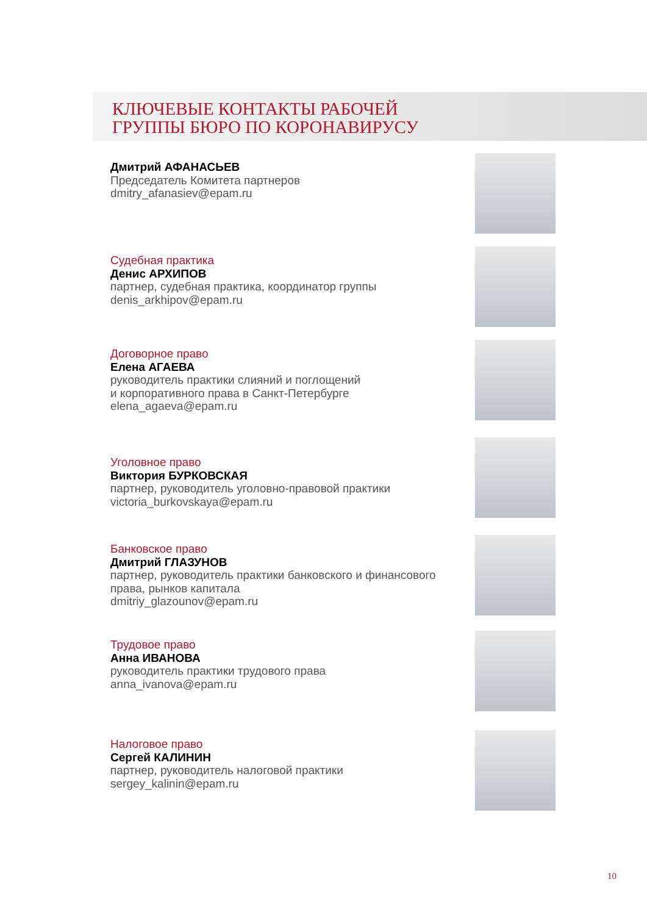КЛЮЧЕВЫЕ КОНТАКТЫ РАБОЧЕЙ
ГРУППЫ БЮРО ПО КОРОНАВИРУСУ
Дмитрий АФАНАСЬЕВ
Председатель Комитета партнеров
dmitry_afanasiev@epam.ru
Судебная практика
Денис АРХИПОВ
партнер, судебная практика, координатор группы
denis_arkhipov@epam.ru
Договорное право
Елена АГАЕВА
руководитель практики слияний и поглощений
и корпоративного права в Санкт-Петербурге
elena_agaeva@epam.ru
Уголовное право
Виктория БУРКОВСКАЯ
партнер, руководитель уголовно-правовой практики
victoria_burkovskaya@epam.ru
Банковское право
Дмитрий ГЛАЗУНОВ
партнер, руководитель практики банковского и финансового
права, рынков капитала
dmitriy_glazounov@epam.ru
Трудовое право
Анна ИВАНОВА
руководитель практики трудового права
anna_ivanova@epam.ru
Налоговое право
Сергей КАЛИНИН
партнер, руководитель налоговой практики
sergey_kalinin@epam.ru
10